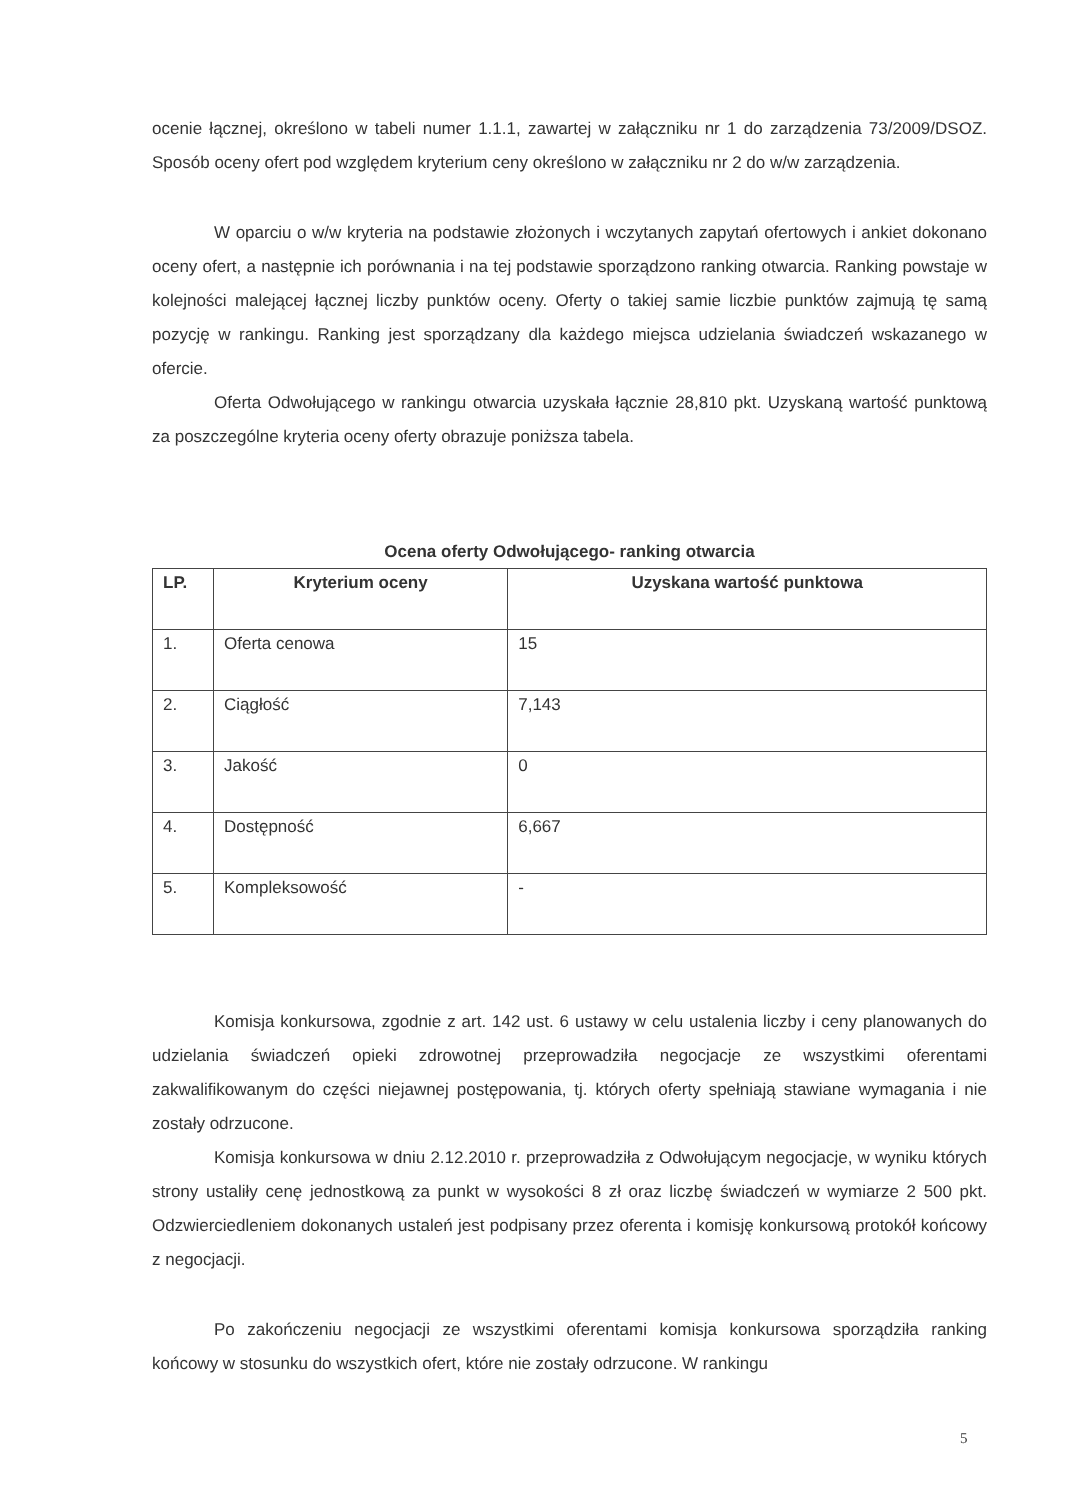ocenie łącznej, określono w tabeli numer 1.1.1, zawartej w załączniku nr 1 do zarządzenia 73/2009/DSOZ. Sposób oceny ofert pod względem kryterium ceny określono w załączniku nr 2 do w/w zarządzenia.
W oparciu o w/w kryteria na podstawie złożonych i wczytanych zapytań ofertowych i ankiet dokonano oceny ofert, a następnie ich porównania i na tej podstawie sporządzono ranking otwarcia. Ranking powstaje w kolejności malejącej łącznej liczby punktów oceny. Oferty o takiej samie liczbie punktów zajmują tę samą pozycję w rankingu. Ranking jest sporządzany dla każdego miejsca udzielania świadczeń wskazanego w ofercie.
Oferta Odwołującego w rankingu otwarcia uzyskała łącznie 28,810 pkt. Uzyskaną wartość punktową za poszczególne kryteria oceny oferty obrazuje poniższa tabela.
Ocena oferty Odwołującego- ranking otwarcia
| LP. | Kryterium oceny | Uzyskana wartość punktowa |
| --- | --- | --- |
| 1. | Oferta cenowa | 15 |
| 2. | Ciągłość | 7,143 |
| 3. | Jakość | 0 |
| 4. | Dostępność | 6,667 |
| 5. | Kompleksowość | - |
Komisja konkursowa, zgodnie z art. 142 ust. 6 ustawy w celu ustalenia liczby i ceny planowanych do udzielania świadczeń opieki zdrowotnej przeprowadziła negocjacje ze wszystkimi oferentami zakwalifikowanym do części niejawnej postępowania, tj. których oferty spełniają stawiane wymagania i nie zostały odrzucone.
Komisja konkursowa w dniu 2.12.2010 r. przeprowadziła z Odwołującym negocjacje, w wyniku których strony ustaliły cenę jednostkową za punkt w wysokości 8 zł oraz liczbę świadczeń w wymiarze 2 500 pkt. Odzwierciedleniem dokonanych ustaleń jest podpisany przez oferenta i komisję konkursową protokół końcowy z negocjacji.
Po zakończeniu negocjacji ze wszystkimi oferentami komisja konkursowa sporządziła ranking końcowy w stosunku do wszystkich ofert, które nie zostały odrzucone. W rankingu
5